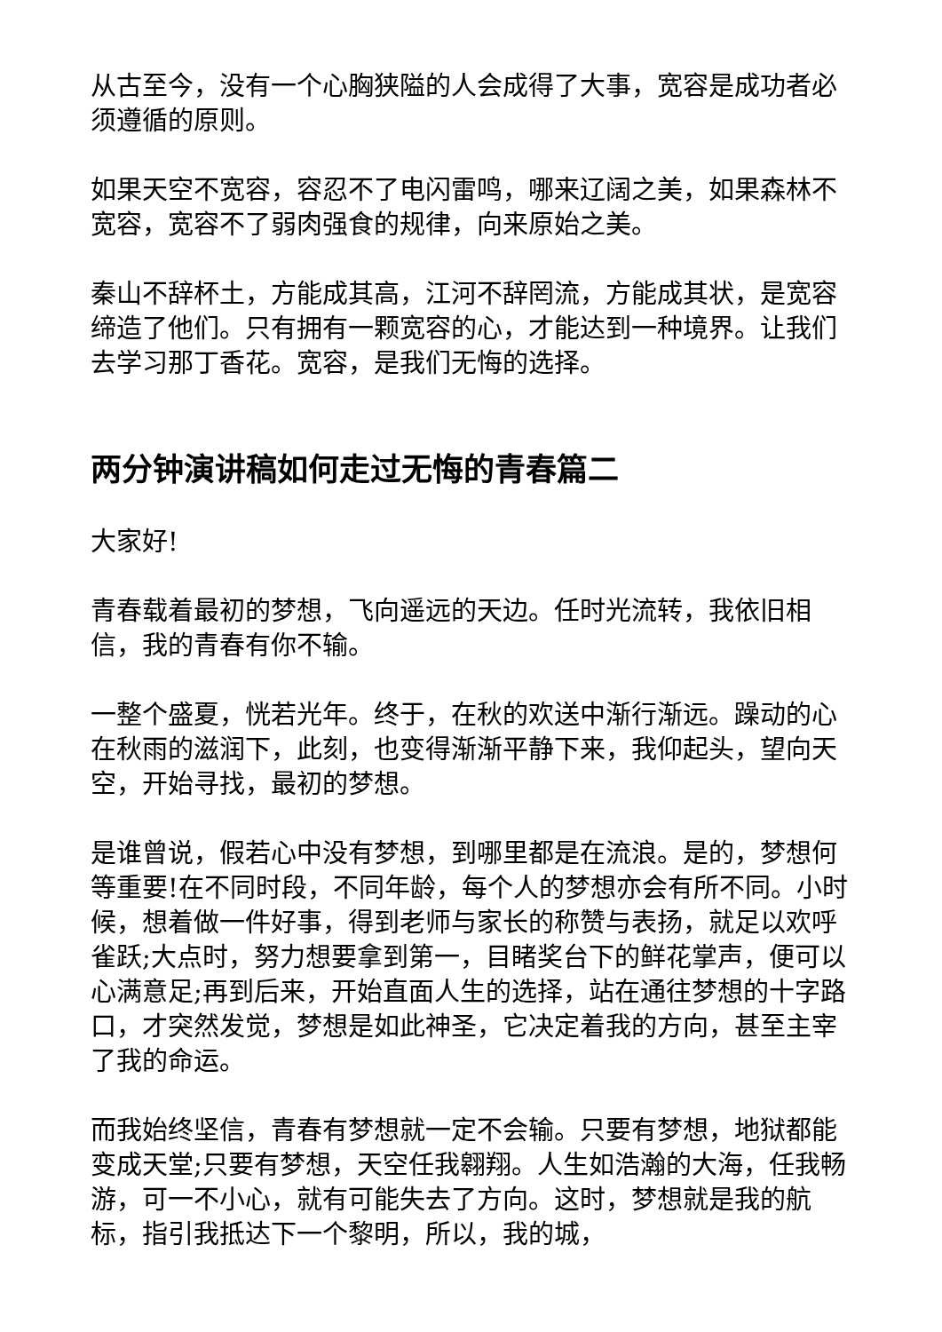从古至今，没有一个心胸狭隘的人会成得了大事，宽容是成功者必须遵循的原则。
如果天空不宽容，容忍不了电闪雷鸣，哪来辽阔之美，如果森林不宽容，宽容不了弱肉强食的规律，向来原始之美。
秦山不辞杯土，方能成其高，江河不辞罔流，方能成其状，是宽容缔造了他们。只有拥有一颗宽容的心，才能达到一种境界。让我们去学习那丁香花。宽容，是我们无悔的选择。
两分钟演讲稿如何走过无悔的青春篇二
大家好!
青春载着最初的梦想，飞向遥远的天边。任时光流转，我依旧相信，我的青春有你不输。
一整个盛夏，恍若光年。终于，在秋的欢送中渐行渐远。躁动的心在秋雨的滋润下，此刻，也变得渐渐平静下来，我仰起头，望向天空，开始寻找，最初的梦想。
是谁曾说，假若心中没有梦想，到哪里都是在流浪。是的，梦想何等重要!在不同时段，不同年龄，每个人的梦想亦会有所不同。小时候，想着做一件好事，得到老师与家长的称赞与表扬，就足以欢呼雀跃;大点时，努力想要拿到第一，目睹奖台下的鲜花掌声，便可以心满意足;再到后来，开始直面人生的选择，站在通往梦想的十字路口，才突然发觉，梦想是如此神圣，它决定着我的方向，甚至主宰了我的命运。
而我始终坚信，青春有梦想就一定不会输。只要有梦想，地狱都能变成天堂;只要有梦想，天空任我翱翔。人生如浩瀚的大海，任我畅游，可一不小心，就有可能失去了方向。这时，梦想就是我的航标，指引我抵达下一个黎明，所以，我的城，